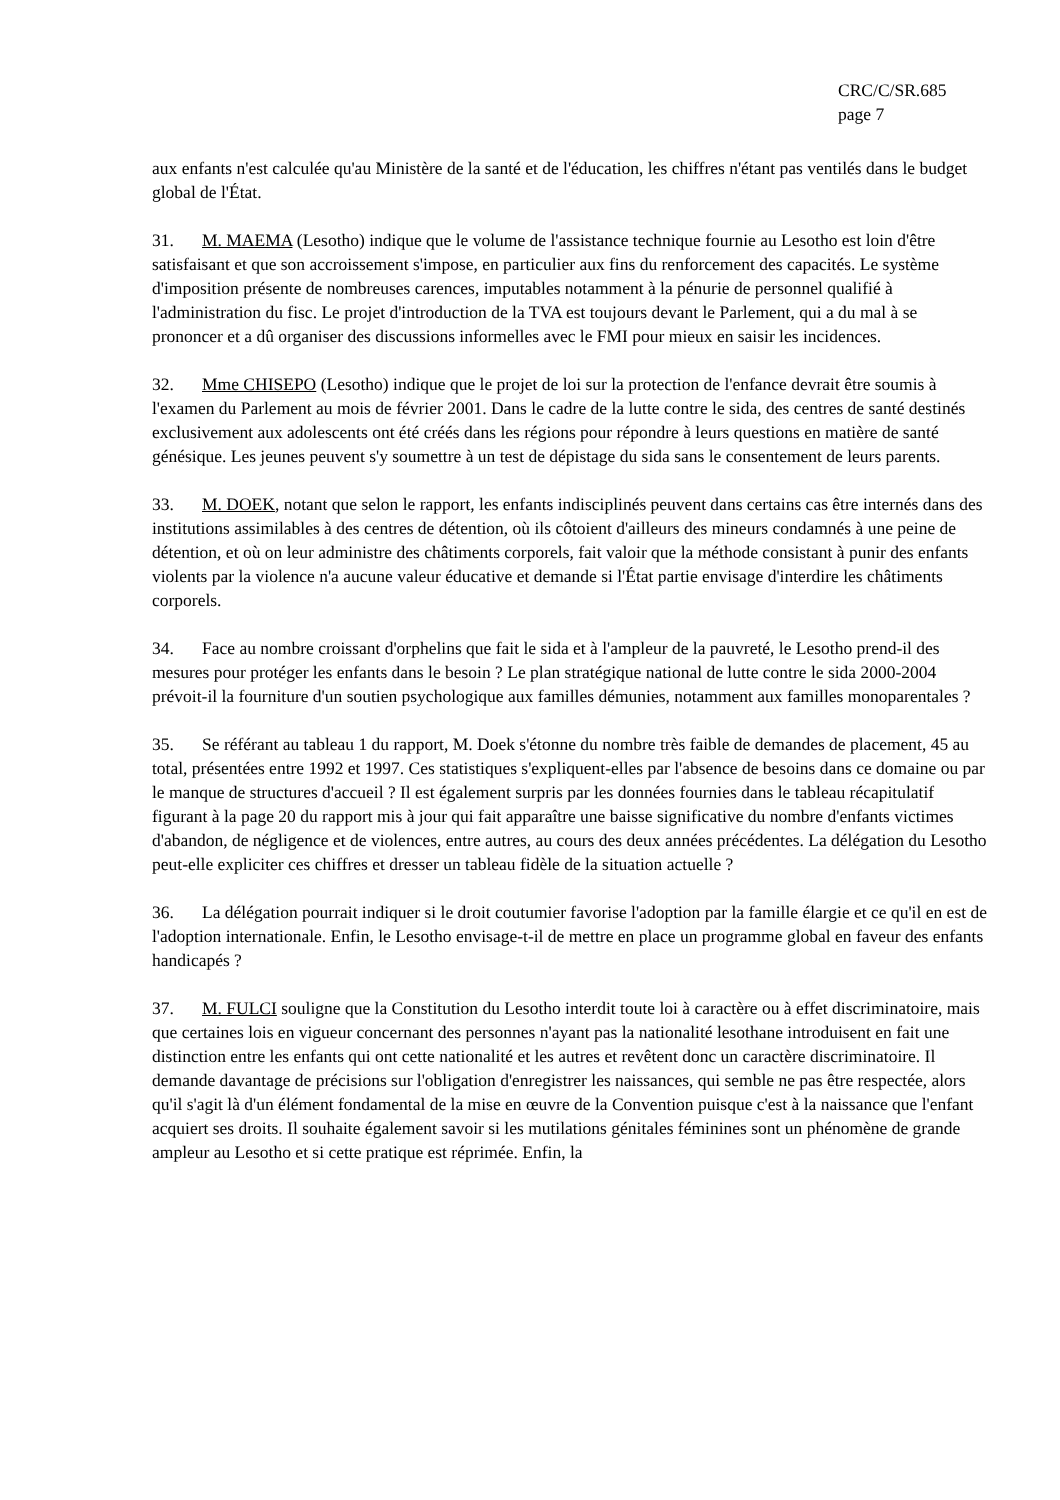CRC/C/SR.685
page 7
aux enfants n'est calculée qu'au Ministère de la santé et de l'éducation, les chiffres n'étant pas ventilés dans le budget global de l'État.
31. M. MAEMA (Lesotho) indique que le volume de l'assistance technique fournie au Lesotho est loin d'être satisfaisant et que son accroissement s'impose, en particulier aux fins du renforcement des capacités. Le système d'imposition présente de nombreuses carences, imputables notamment à la pénurie de personnel qualifié à l'administration du fisc. Le projet d'introduction de la TVA est toujours devant le Parlement, qui a du mal à se prononcer et a dû organiser des discussions informelles avec le FMI pour mieux en saisir les incidences.
32. Mme CHISEPO (Lesotho) indique que le projet de loi sur la protection de l'enfance devrait être soumis à l'examen du Parlement au mois de février 2001. Dans le cadre de la lutte contre le sida, des centres de santé destinés exclusivement aux adolescents ont été créés dans les régions pour répondre à leurs questions en matière de santé génésique. Les jeunes peuvent s'y soumettre à un test de dépistage du sida sans le consentement de leurs parents.
33. M. DOEK, notant que selon le rapport, les enfants indisciplinés peuvent dans certains cas être internés dans des institutions assimilables à des centres de détention, où ils côtoient d'ailleurs des mineurs condamnés à une peine de détention, et où on leur administre des châtiments corporels, fait valoir que la méthode consistant à punir des enfants violents par la violence n'a aucune valeur éducative et demande si l'État partie envisage d'interdire les châtiments corporels.
34. Face au nombre croissant d'orphelins que fait le sida et à l'ampleur de la pauvreté, le Lesotho prend-il des mesures pour protéger les enfants dans le besoin ? Le plan stratégique national de lutte contre le sida 2000-2004 prévoit-il la fourniture d'un soutien psychologique aux familles démunies, notamment aux familles monoparentales ?
35. Se référant au tableau 1 du rapport, M. Doek s'étonne du nombre très faible de demandes de placement, 45 au total, présentées entre 1992 et 1997. Ces statistiques s'expliquent-elles par l'absence de besoins dans ce domaine ou par le manque de structures d'accueil ? Il est également surpris par les données fournies dans le tableau récapitulatif figurant à la page 20 du rapport mis à jour qui fait apparaître une baisse significative du nombre d'enfants victimes d'abandon, de négligence et de violences, entre autres, au cours des deux années précédentes. La délégation du Lesotho peut-elle expliciter ces chiffres et dresser un tableau fidèle de la situation actuelle ?
36. La délégation pourrait indiquer si le droit coutumier favorise l'adoption par la famille élargie et ce qu'il en est de l'adoption internationale. Enfin, le Lesotho envisage-t-il de mettre en place un programme global en faveur des enfants handicapés ?
37. M. FULCI souligne que la Constitution du Lesotho interdit toute loi à caractère ou à effet discriminatoire, mais que certaines lois en vigueur concernant des personnes n'ayant pas la nationalité lesothane introduisent en fait une distinction entre les enfants qui ont cette nationalité et les autres et revêtent donc un caractère discriminatoire. Il demande davantage de précisions sur l'obligation d'enregistrer les naissances, qui semble ne pas être respectée, alors qu'il s'agit là d'un élément fondamental de la mise en œuvre de la Convention puisque c'est à la naissance que l'enfant acquiert ses droits. Il souhaite également savoir si les mutilations génitales féminines sont un phénomène de grande ampleur au Lesotho et si cette pratique est réprimée. Enfin, la